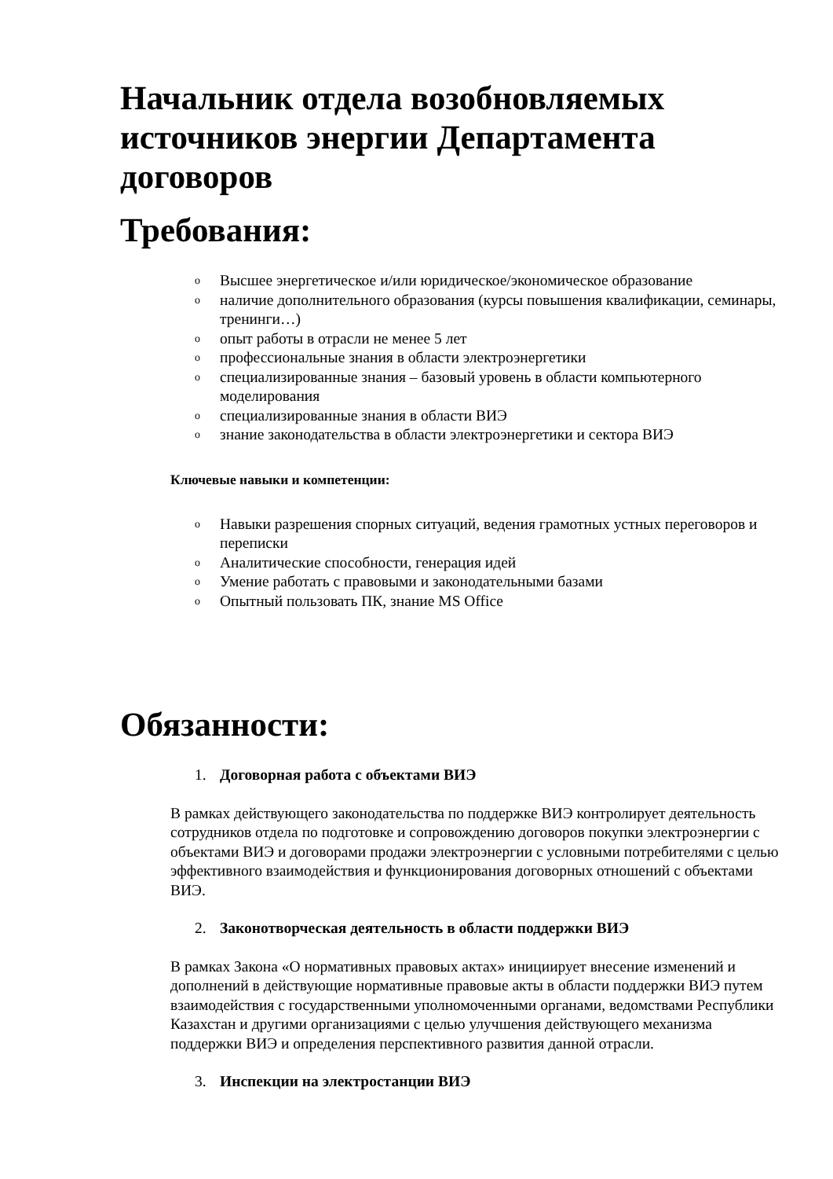Начальник отдела возобновляемых источников энергии Департамента договоров
Требования:
o Высшее энергетическое и/или юридическое/экономическое образование
oналичие дополнительного образования (курсы повышения квалификации, семинары, тренинги…)
oопыт работы в отрасли не менее 5 лет
oпрофессиональные знания в области электроэнергетики
oспециализированные знания – базовый уровень в области компьютерного моделирования
oспециализированные знания в области ВИЭ
oзнание законодательства в области электроэнергетики и сектора ВИЭ
Ключевые навыки и компетенции:
o Навыки разрешения спорных ситуаций, ведения грамотных устных переговоров и переписки
o Аналитические способности, генерация идей
o Умение работать с правовыми и законодательными базами
o Опытный пользовать ПК, знание MS Office
Обязанности:
1. Договорная работа с объектами ВИЭ
В рамках действующего законодательства по поддержке ВИЭ контролирует деятельность сотрудников отдела по подготовке и сопровождению договоров покупки электроэнергии с объектами ВИЭ и договорами продажи электроэнергии с условными потребителями с целью эффективного взаимодействия и функционирования договорных отношений с объектами ВИЭ.
2. Законотворческая деятельность в области поддержки ВИЭ
В рамках Закона «О нормативных правовых актах» инициирует внесение изменений и дополнений в действующие нормативные правовые акты в области поддержки ВИЭ путем взаимодействия с государственными уполномоченными органами, ведомствами Республики Казахстан и другими организациями с целью улучшения действующего механизма поддержки ВИЭ и определения перспективного развития данной отрасли.
3. Инспекции на электростанции ВИЭ